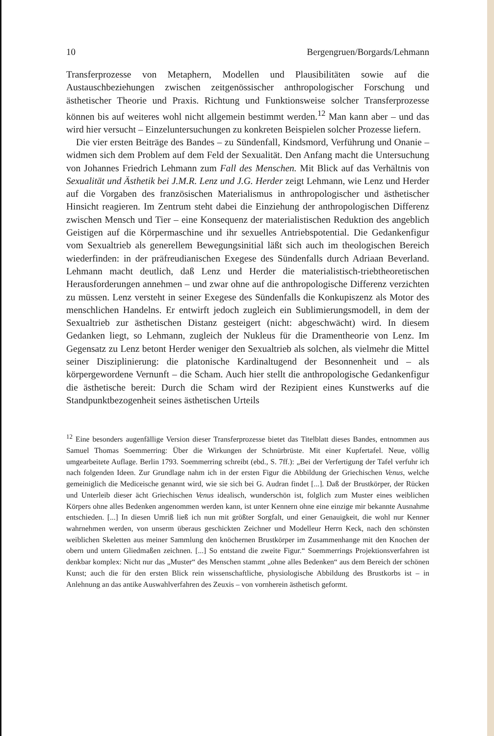10 Bergengruen/Borgards/Lehmann
Transferprozesse von Metaphern, Modellen und Plausibilitäten sowie auf die Austauschbeziehungen zwischen zeitgenössischer anthropologischer Forschung und ästhetischer Theorie und Praxis. Richtung und Funktionsweise solcher Transferprozesse können bis auf weiteres wohl nicht allgemein bestimmt werden.<sup>12</sup> Man kann aber – und das wird hier versucht – Einzeluntersuchungen zu konkreten Beispielen solcher Prozesse liefern.
Die vier ersten Beiträge des Bandes – zu Sündenfall, Kindsmord, Verführung und Onanie – widmen sich dem Problem auf dem Feld der Sexualität. Den Anfang macht die Untersuchung von Johannes Friedrich Lehmann zum Fall des Menschen. Mit Blick auf das Verhältnis von Sexualität und Ästhetik bei J.M.R. Lenz und J.G. Herder zeigt Lehmann, wie Lenz und Herder auf die Vorgaben des französischen Materialismus in anthropologischer und ästhetischer Hinsicht reagieren. Im Zentrum steht dabei die Einziehung der anthropologischen Differenz zwischen Mensch und Tier – eine Konsequenz der materialistischen Reduktion des angeblich Geistigen auf die Körpermaschine und ihr sexuelles Antriebspotential. Die Gedankenfigur vom Sexualtrieb als generellem Bewegungsinitial läßt sich auch im theologischen Bereich wiederfinden: in der präfreudianischen Exegese des Sündenfalls durch Adriaan Beverland. Lehmann macht deutlich, daß Lenz und Herder die materialistisch-triebtheoretischen Herausforderungen annehmen – und zwar ohne auf die anthropologische Differenz verzichten zu müssen. Lenz versteht in seiner Exegese des Sündenfalls die Konkupiszenz als Motor des menschlichen Handelns. Er entwirft jedoch zugleich ein Sublimierungsmodell, in dem der Sexualtrieb zur ästhetischen Distanz gesteigert (nicht: abgeschwächt) wird. In diesem Gedanken liegt, so Lehmann, zugleich der Nukleus für die Dramentheorie von Lenz. Im Gegensatz zu Lenz betont Herder weniger den Sexualtrieb als solchen, als vielmehr die Mittel seiner Disziplinierung: die platonische Kardinaltugend der Besonnenheit und – als körpergewordene Vernunft – die Scham. Auch hier stellt die anthropologische Gedankenfigur die ästhetische bereit: Durch die Scham wird der Rezipient eines Kunstwerks auf die Standpunktbezogenheit seines ästhetischen Urteils
<sup>12</sup> Eine besonders augenfällige Version dieser Transferprozesse bietet das Titelblatt dieses Bandes, entnommen aus Samuel Thomas Soemmerring: Über die Wirkungen der Schnürbrüste. Mit einer Kupfertafel. Neue, völlig umgearbeitete Auflage. Berlin 1793. Soemmerring schreibt (ebd., S. 7ff.): „Bei der Verfertigung der Tafel verfuhr ich nach folgenden Ideen. Zur Grundlage nahm ich in der ersten Figur die Abbildung der Griechischen Venus, welche gemeiniglich die Mediceische genannt wird, wie sie sich bei G. Audran findet [...]. Daß der Brustkörper, der Rücken und Unterleib dieser ächt Griechischen Venus idealisch, wunderschön ist, folglich zum Muster eines weiblichen Körpers ohne alles Bedenken angenommen werden kann, ist unter Kennern ohne eine einzige mir bekannte Ausnahme entschieden. [...] In diesen Umriß ließ ich nun mit größter Sorgfalt, und einer Genauigkeit, die wohl nur Kenner wahrnehmen werden, von unserm überaus geschickten Zeichner und Modelleur Herrn Keck, nach den schönsten weiblichen Skeletten aus meiner Sammlung den knöchernen Brustkörper im Zusammenhange mit den Knochen der obern und untern Gliedmaßen zeichnen. [...] So entstand die zweite Figur.“ Soemmerrings Projektionsverfahren ist denkbar komplex: Nicht nur das „Muster“ des Menschen stammt „ohne alles Bedenken“ aus dem Bereich der schönen Kunst; auch die für den ersten Blick rein wissenschaftliche, physiologische Abbildung des Brustkorbs ist – in Anlehnung an das antike Auswahlverfahren des Zeuxis – von vornherein ästhetisch geformt.